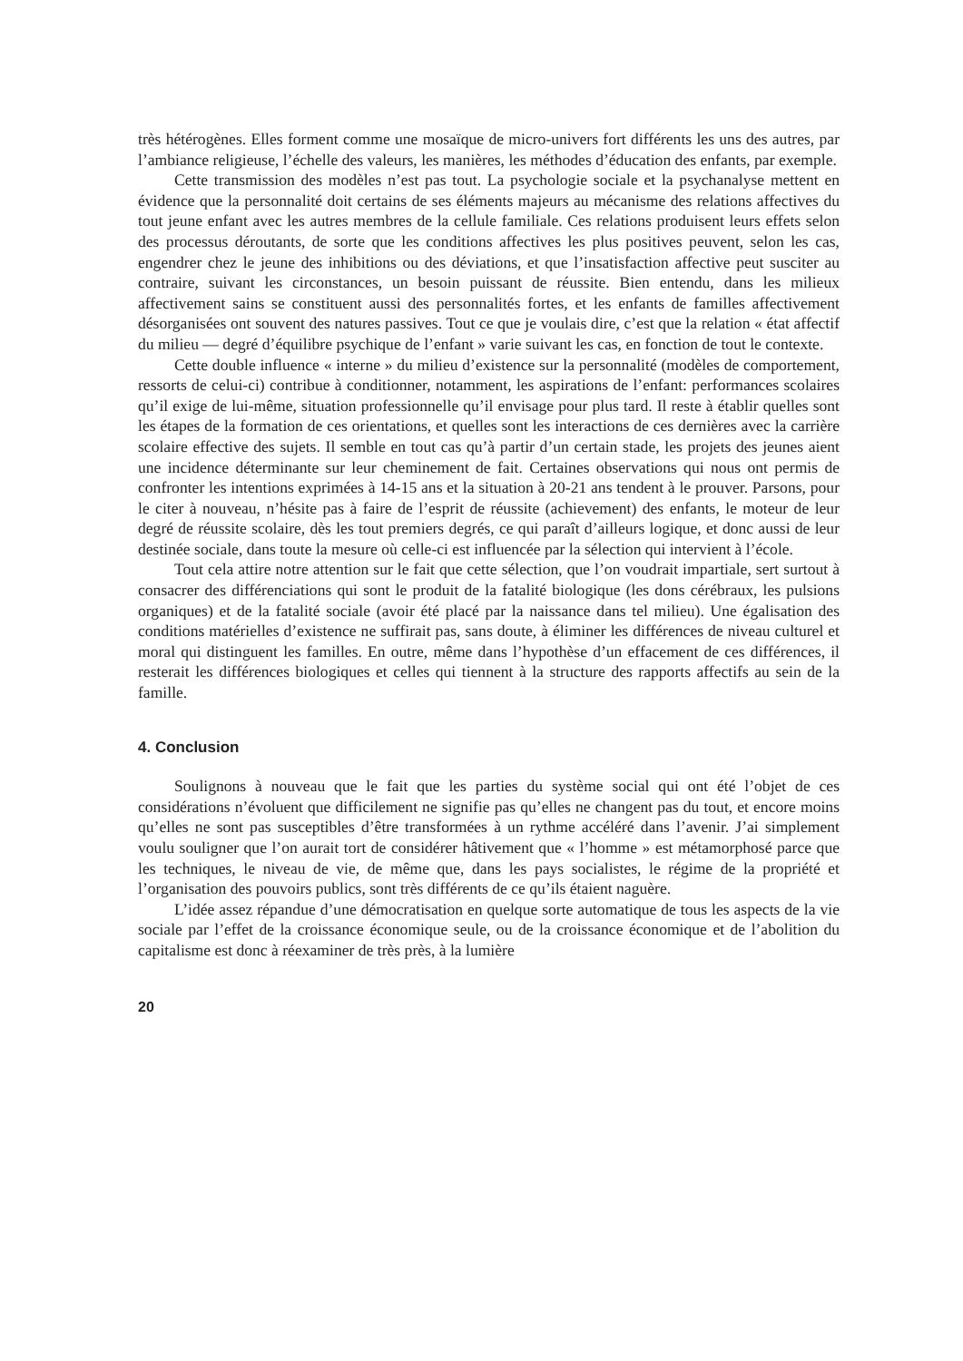très hétérogènes. Elles forment comme une mosaïque de micro-univers fort différents les uns des autres, par l’ambiance religieuse, l’échelle des valeurs, les manières, les méthodes d’éducation des enfants, par exemple.
Cette transmission des modèles n’est pas tout. La psychologie sociale et la psychanalyse mettent en évidence que la personnalité doit certains de ses éléments majeurs au mécanisme des relations affectives du tout jeune enfant avec les autres membres de la cellule familiale. Ces relations produisent leurs effets selon des processus déroutants, de sorte que les conditions affectives les plus positives peuvent, selon les cas, engendrer chez le jeune des inhibitions ou des déviations, et que l’insatisfaction affective peut susciter au contraire, suivant les circonstances, un besoin puissant de réussite. Bien entendu, dans les milieux affectivement sains se constituent aussi des personnalités fortes, et les enfants de familles affectivement désorganisées ont souvent des natures passives. Tout ce que je voulais dire, c’est que la relation « état affectif du milieu — degré d’équilibre psychique de l’enfant » varie suivant les cas, en fonction de tout le contexte.
Cette double influence « interne » du milieu d’existence sur la personnalité (modèles de comportement, ressorts de celui-ci) contribue à conditionner, notamment, les aspirations de l’enfant: performances scolaires qu’il exige de lui-même, situation professionnelle qu’il envisage pour plus tard. Il reste à établir quelles sont les étapes de la formation de ces orientations, et quelles sont les interactions de ces dernières avec la carrière scolaire effective des sujets. Il semble en tout cas qu’à partir d’un certain stade, les projets des jeunes aient une incidence déterminante sur leur cheminement de fait. Certaines observations qui nous ont permis de confronter les intentions exprimées à 14-15 ans et la situation à 20-21 ans tendent à le prouver. Parsons, pour le citer à nouveau, n’hésite pas à faire de l’esprit de réussite (achievement) des enfants, le moteur de leur degré de réussite scolaire, dès les tout premiers degrés, ce qui paraît d’ailleurs logique, et donc aussi de leur destinée sociale, dans toute la mesure où celle-ci est influencée par la sélection qui intervient à l’école.
Tout cela attire notre attention sur le fait que cette sélection, que l’on voudrait impartiale, sert surtout à consacrer des différenciations qui sont le produit de la fatalité biologique (les dons cérébraux, les pulsions organiques) et de la fatalité sociale (avoir été placé par la naissance dans tel milieu). Une égalisation des conditions matérielles d’existence ne suffirait pas, sans doute, à éliminer les différences de niveau culturel et moral qui distinguent les familles. En outre, même dans l’hypothèse d’un effacement de ces différences, il resterait les différences biologiques et celles qui tiennent à la structure des rapports affectifs au sein de la famille.
4. Conclusion
Soulignons à nouveau que le fait que les parties du système social qui ont été l’objet de ces considérations n’évoluent que difficilement ne signifie pas qu’elles ne changent pas du tout, et encore moins qu’elles ne sont pas susceptibles d’être transformées à un rythme accéléré dans l’avenir. J’ai simplement voulu souligner que l’on aurait tort de considérer hâtivement que « l’homme » est métamorphosé parce que les techniques, le niveau de vie, de même que, dans les pays socialistes, le régime de la propriété et l’organisation des pouvoirs publics, sont très différents de ce qu’ils étaient naguère.
L’idée assez répandue d’une démocratisation en quelque sorte automatique de tous les aspects de la vie sociale par l’effet de la croissance économique seule, ou de la croissance économique et de l’abolition du capitalisme est donc à réexaminer de très près, à la lumière
20